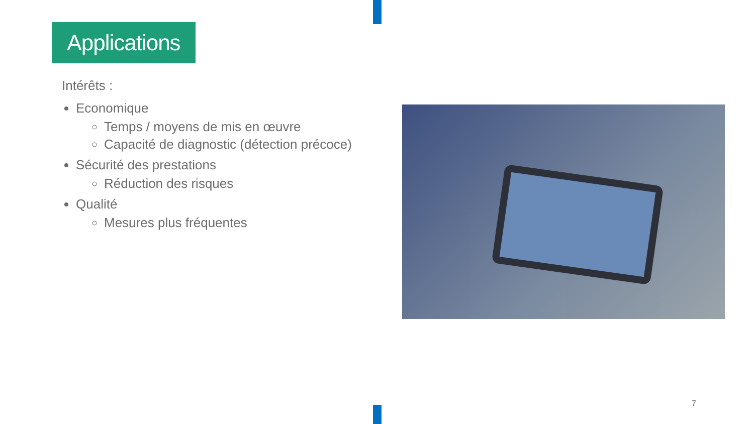Applications
Intérêts :
Economique
Temps / moyens de mis en œuvre
Capacité de diagnostic (détection précoce)
Sécurité des prestations
Réduction des risques
Qualité
Mesures plus fréquentes
7